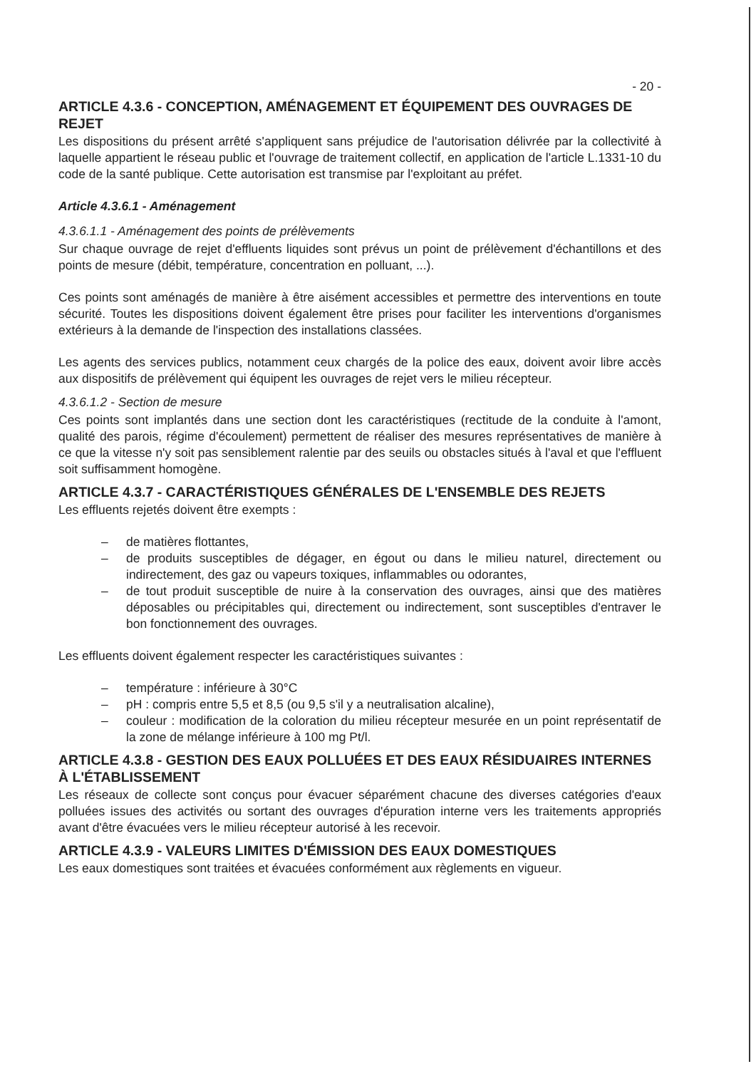- 20 -
ARTICLE 4.3.6 - CONCEPTION, AMÉNAGEMENT ET ÉQUIPEMENT DES OUVRAGES DE REJET
Les dispositions du présent arrêté s'appliquent sans préjudice de l'autorisation délivrée par la collectivité à laquelle appartient le réseau public et l'ouvrage de traitement collectif, en application de l'article L.1331-10 du code de la santé publique. Cette autorisation est transmise par l'exploitant au préfet.
Article 4.3.6.1 - Aménagement
4.3.6.1.1 - Aménagement des points de prélèvements
Sur chaque ouvrage de rejet d'effluents liquides sont prévus un point de prélèvement d'échantillons et des points de mesure (débit, température, concentration en polluant, ...).
Ces points sont aménagés de manière à être aisément accessibles et permettre des interventions en toute sécurité. Toutes les dispositions doivent également être prises pour faciliter les interventions d'organismes extérieurs à la demande de l'inspection des installations classées.
Les agents des services publics, notamment ceux chargés de la police des eaux, doivent avoir libre accès aux dispositifs de prélèvement qui équipent les ouvrages de rejet vers le milieu récepteur.
4.3.6.1.2 - Section de mesure
Ces points sont implantés dans une section dont les caractéristiques (rectitude de la conduite à l'amont, qualité des parois, régime d'écoulement) permettent de réaliser des mesures représentatives de manière à ce que la vitesse n'y soit pas sensiblement ralentie par des seuils ou obstacles situés à l'aval et que l'effluent soit suffisamment homogène.
ARTICLE 4.3.7 - CARACTÉRISTIQUES GÉNÉRALES DE L'ENSEMBLE DES REJETS
Les effluents rejetés doivent être exempts :
– de matières flottantes,
– de produits susceptibles de dégager, en égout ou dans le milieu naturel, directement ou indirectement, des gaz ou vapeurs toxiques, inflammables ou odorantes,
– de tout produit susceptible de nuire à la conservation des ouvrages, ainsi que des matières déposables ou précipitables qui, directement ou indirectement, sont susceptibles d'entraver le bon fonctionnement des ouvrages.
Les effluents doivent également respecter les caractéristiques suivantes :
– température : inférieure à 30°C
– pH : compris entre 5,5 et 8,5 (ou 9,5 s'il y a neutralisation alcaline),
– couleur : modification de la coloration du milieu récepteur mesurée en un point représentatif de la zone de mélange inférieure à 100 mg Pt/l.
ARTICLE 4.3.8 - GESTION DES EAUX POLLUÉES ET DES EAUX RÉSIDUAIRES INTERNES À L'ÉTABLISSEMENT
Les réseaux de collecte sont conçus pour évacuer séparément chacune des diverses catégories d'eaux polluées issues des activités ou sortant des ouvrages d'épuration interne vers les traitements appropriés avant d'être évacuées vers le milieu récepteur autorisé à les recevoir.
ARTICLE 4.3.9 - VALEURS LIMITES D'ÉMISSION DES EAUX DOMESTIQUES
Les eaux domestiques sont traitées et évacuées conformément aux règlements en vigueur.